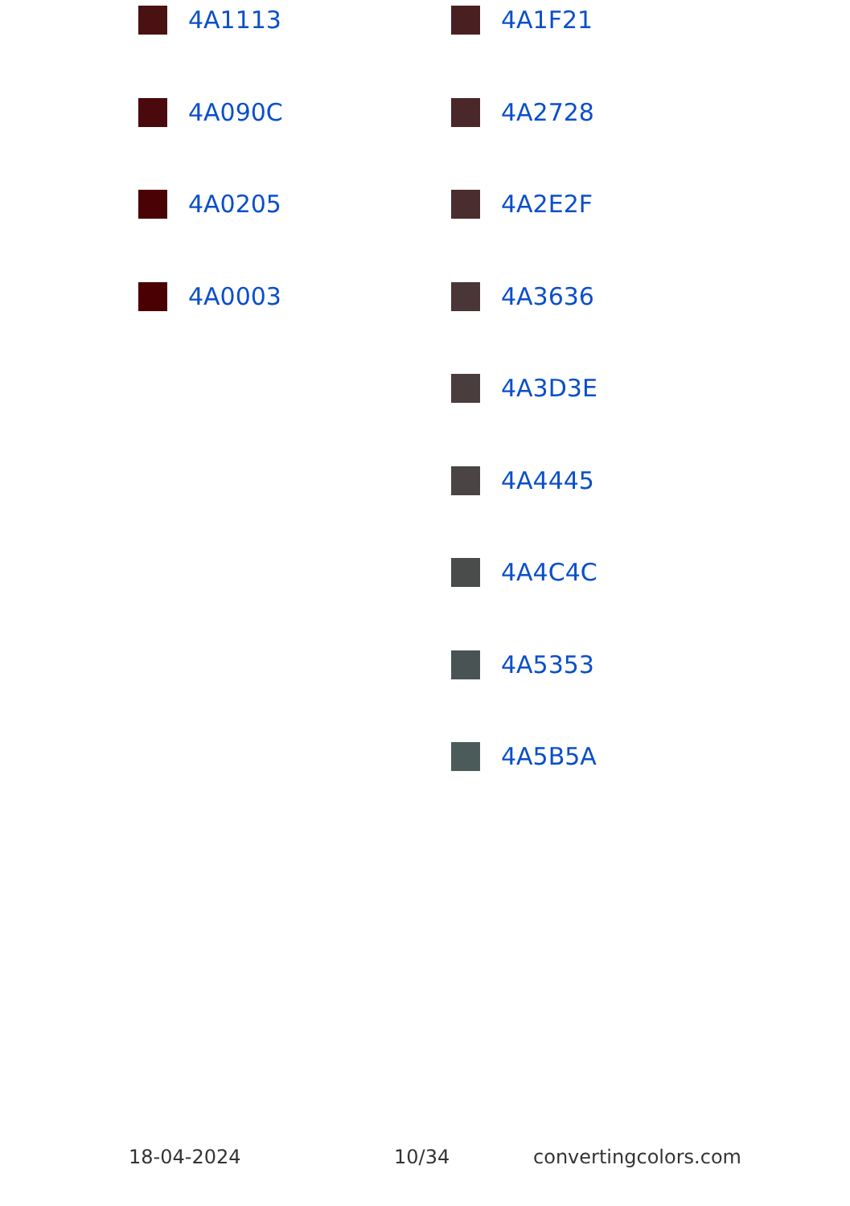4A1113
4A090C
4A0205
4A0003
4A1F21
4A2728
4A2E2F
4A3636
4A3D3E
4A4445
4A4C4C
4A5353
4A5B5A
18-04-2024 10/34 convertingcolors.com